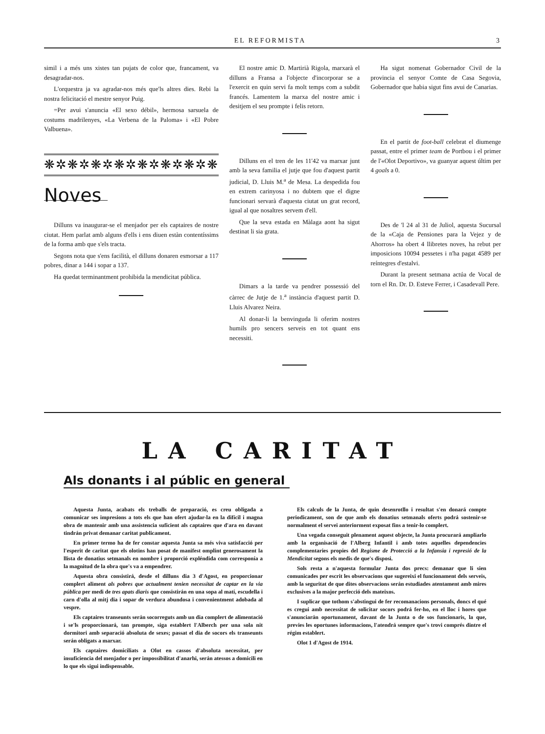EL REFORMISTA 3
simil i a més uns xistes tan pujats de color que, francament, va desagradar-nos.
L'orquestra ja va agradar-nos més que'ls altres dies. Rebi la nostra felicitació el mestre senyor Puig.
=Per avui s'anuncia «El sexo débil», hermosa sarsuela de costums madrilenyes, «La Verbena de la Paloma» i «El Pobre Valbuena».
❋✲❋✲❋✲❋✲❋✲❋✲❋✲❋
Noves
Dilluns va inaugurar-se el menjador per els captaires de nostre ciutat. Hem parlat amb alguns d'ells i ens diuen estàn contentíssims de la forma amb que s'els tracta.
Segons nota que s'ens facilità, el dilluns donaren esmorsar a 117 pobres, dinar a 144 i sopar a 137.
Ha quedat terminantment prohibida la mendicitat pública.
El nostre amic D. Martirià Rigola, marxarà el dilluns a Fransa a l'objecte d'incorporar se a l'exercit en quin servi fa molt temps com a subdit francés. Lamentem la marxa del nostre amic i desitjem el seu prompte i felis retorn.
Dilluns en el tren de les 11'42 va marxar junt amb la seva familia el jutje que fou d'aquest partit judicial, D. Lluis M.<sup>a</sup> de Mesa. La despedida fou en extrem carinyosa i no dubtem que el digne funcionari servarà d'aquesta ciutat un grat record, igual al que nosaltres servem d'ell.
Que la seva estada en Màlaga aont ha sigut destinat li sia grata.
Dimars a la tarde va pendrer possessió del càrrec de Jutje de 1.<sup>a</sup> instància d'aquest partit D. Lluis Alvarez Neira.
Al donar-li la benvinguda li oferim nostres humils pro sencers serveis en tot quant ens necessiti.
Ha sigut nomenat Gobernador Civil de la provincia el senyor Comte de Casa Segovia, Gobernador que habia sigut fins avui de Canarias.
En el partit de foot-ball celebrat el diumenge passat, entre el primer team de Portbou i el primer de l'«Olot Deportivo», va guanyar aquest últim per 4 goals a 0.
Des de 'l 24 al 31 de Juliol, aquesta Sucursal de la «Caja de Pensiones para la Vejez y de Ahorros» ha obert 4 llibretes noves, ha rebut per imposicions 10094 pessetes i n'ha pagat 4589 per reíntegres d'estalvi.
Durant la present setmana actúa de Vocal de torn el Rn. Dr. D. Esteve Ferrer, i Casadevall Pere.
LA CARITAT
Als donants i al públic en general
Aquesta Junta, acabats els treballs de preparació, es creu obligada a comunicar ses impresions a tots els que han ofert ajudar-la en la difícil i magna obra de mantenir amb una assistencia suficient als captaires que d'ara en davant tindrán privat demanar caritat publicament.
En primer termo ha de fer constar aquesta Junta sa més viva satisfacció per l'esperit de caritat que els olotins han posat de manifest omplint generosament la llista de donatius setmanals en nombre i proporció expléndida com corresponía a la magnitud de la obra que's va a empendrer.
Aquesta obra consistirá, desde el dilluns dia 3 d'Agost, en proporcionar complert aliment als pobres que actualment tenien necessitat de captar en la via pública per medi de tres apats diaris que consistirán en una sopa al matí, escudella i carn d'olla al mitj dia i sopar de verdura abundosa i convenientment adobada al vespre.
Els captaires transeunts serán socorreguts amb un dia complert de alimentació i se'ls proporcionará, tan prompte, siga establert l'Alberch per una sola nit dormitori amb separació absoluta de sexes; passat el dia de socors els transeunts serán obligats a marxar.
Els captaires domiciliats a Olot en cassos d'absoluta necessitat, per insuficiencia del menjador o per impossibilitat d'anarhi, serán atessos a domicili en lo que els sigui indispensable.
Els calculs de la Junta, de quin desenrotllo i resultat s'en donará compte periodicament, son de que amb els donatius setmanals oferts podrá sostenir-se normalment el servei anteriorment exposat fins a tenir-lo complert.
Una vegada conseguit plenament aquest objecte, la Junta procurará ampliarlo amb la organisació de l'Alberg Infantil i amb totes aquelles dependencies complementaries propies del Regisme de Protecció a la Infansia i represió de la Mendicitat segons els medis de que's disposi.
Sols resta a n'aquesta formular Junta dos precs: demanar que li sien comunicades per escrit les observacions que sugereixi el funcionament dels serveis, amb la seguritat de que dites observacions serán estudiades atentament amb mires exclusives a la major perfecció dels mateixos.
I suplicar que tothom s'abstingui de fer recomanacions personals, doncs el qué es cregui amb necessitat de solicitar socors podrá fer-ho, en el lloc i hores que s'anunciarán oportunament, davant de la Junta o de sos funcionaris, la que, previes les oportunes informacions, l'atendrá sempre que's trovi comprés dintre el régim establert.
Olot 1 d'Agost de 1914.